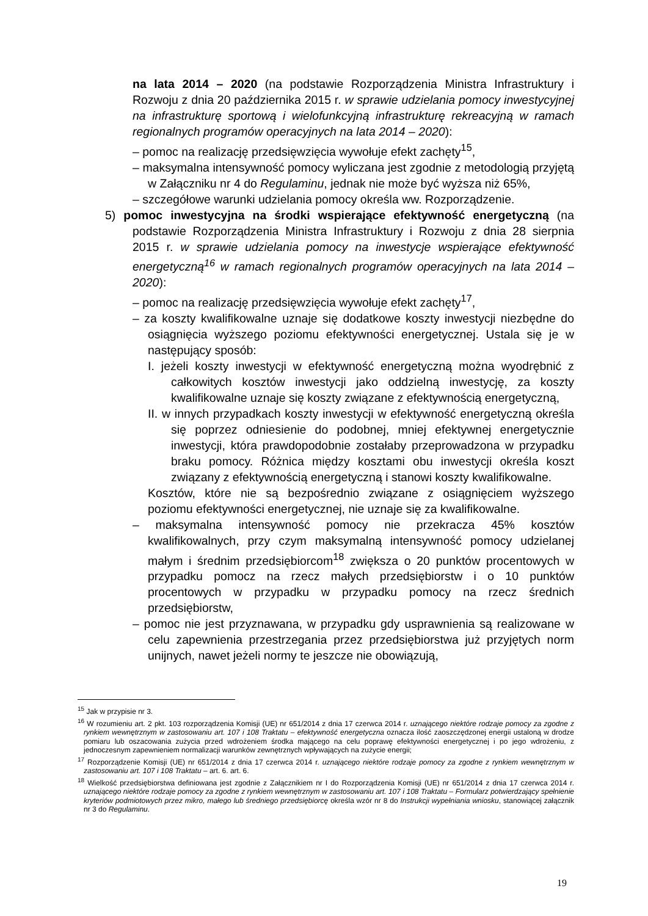na lata 2014 – 2020 (na podstawie Rozporządzenia Ministra Infrastruktury i Rozwoju z dnia 20 października 2015 r. w sprawie udzielania pomocy inwestycyjnej na infrastrukturę sportową i wielofunkcyjną infrastrukturę rekreacyjną w ramach regionalnych programów operacyjnych na lata 2014 – 2020):
– pomoc na realizację przedsięwzięcia wywołuje efekt zachęty<sup>15</sup>,
– maksymalna intensywność pomocy wyliczana jest zgodnie z metodologią przyjętą w Załączniku nr 4 do Regulaminu, jednak nie może być wyższa niż 65%,
– szczegółowe warunki udzielania pomocy określa ww. Rozporządzenie.
5) pomoc inwestycyjna na środki wspierające efektywność energetyczną (na podstawie Rozporządzenia Ministra Infrastruktury i Rozwoju z dnia 28 sierpnia 2015 r. w sprawie udzielania pomocy na inwestycje wspierające efektywność energetyczną<sup>16</sup> w ramach regionalnych programów operacyjnych na lata 2014 – 2020):
– pomoc na realizację przedsięwzięcia wywołuje efekt zachęty<sup>17</sup>,
– za koszty kwalifikowalne uznaje się dodatkowe koszty inwestycji niezbędne do osiągnięcia wyższego poziomu efektywności energetycznej. Ustala się je w następujący sposób:
I. jeżeli koszty inwestycji w efektywność energetyczną można wyodrębnić z całkowitych kosztów inwestycji jako oddzielną inwestycję, za koszty kwalifikowalne uznaje się koszty związane z efektywnością energetyczną,
II. w innych przypadkach koszty inwestycji w efektywność energetyczną określa się poprzez odniesienie do podobnej, mniej efektywnej energetycznie inwestycji, która prawdopodobnie zostałaby przeprowadzona w przypadku braku pomocy. Różnica między kosztami obu inwestycji określa koszt związany z efektywnością energetyczną i stanowi koszty kwalifikowalne.
Kosztów, które nie są bezpośrednio związane z osiągnięciem wyższego poziomu efektywności energetycznej, nie uznaje się za kwalifikowalne.
– maksymalna intensywność pomocy nie przekracza 45% kosztów kwalifikowalnych, przy czym maksymalną intensywność pomocy udzielanej małym i średnim przedsiębiorcom<sup>18</sup> zwiększa o 20 punktów procentowych w przypadku pomocz na rzecz małych przedsiębiorstw i o 10 punktów procentowych w przypadku w przypadku pomocy na rzecz średnich przedsiębiorstw,
– pomoc nie jest przyznawana, w przypadku gdy usprawnienia są realizowane w celu zapewnienia przestrzegania przez przedsiębiorstwa już przyjętych norm unijnych, nawet jeżeli normy te jeszcze nie obowiązują,
<sup>15</sup> Jak w przypisie nr 3.
<sup>16</sup> W rozumieniu art. 2 pkt. 103 rozporządzenia Komisji (UE) nr 651/2014 z dnia 17 czerwca 2014 r. uznającego niektóre rodzaje pomocy za zgodne z rynkiem wewnętrznym w zastosowaniu art. 107 i 108 Traktatu – efektywność energetyczna oznacza ilość zaoszczędzonej energii ustaloną w drodze pomiaru lub oszacowania zużycia przed wdrożeniem środka mającego na celu poprawę efektywności energetycznej i po jego wdrożeniu, z jednoczesnym zapewnieniem normalizacji warunków zewnętrznych wpływających na zużycie energii;
<sup>17</sup> Rozporządzenie Komisji (UE) nr 651/2014 z dnia 17 czerwca 2014 r. uznającego niektóre rodzaje pomocy za zgodne z rynkiem wewnętrznym w zastosowaniu art. 107 i 108 Traktatu – art. 6. art. 6.
<sup>18</sup> Wielkość przedsiębiorstwa definiowana jest zgodnie z Załącznikiem nr I do Rozporządzenia Komisji (UE) nr 651/2014 z dnia 17 czerwca 2014 r. uznającego niektóre rodzaje pomocy za zgodne z rynkiem wewnętrznym w zastosowaniu art. 107 i 108 Traktatu – Formularz potwierdzający spełnienie kryteriów podmiotowych przez mikro, małego lub średniego przedsiębiorcę określa wzór nr 8 do Instrukcji wypełniania wniosku, stanowiącej załącznik nr 3 do Regulaminu.
19